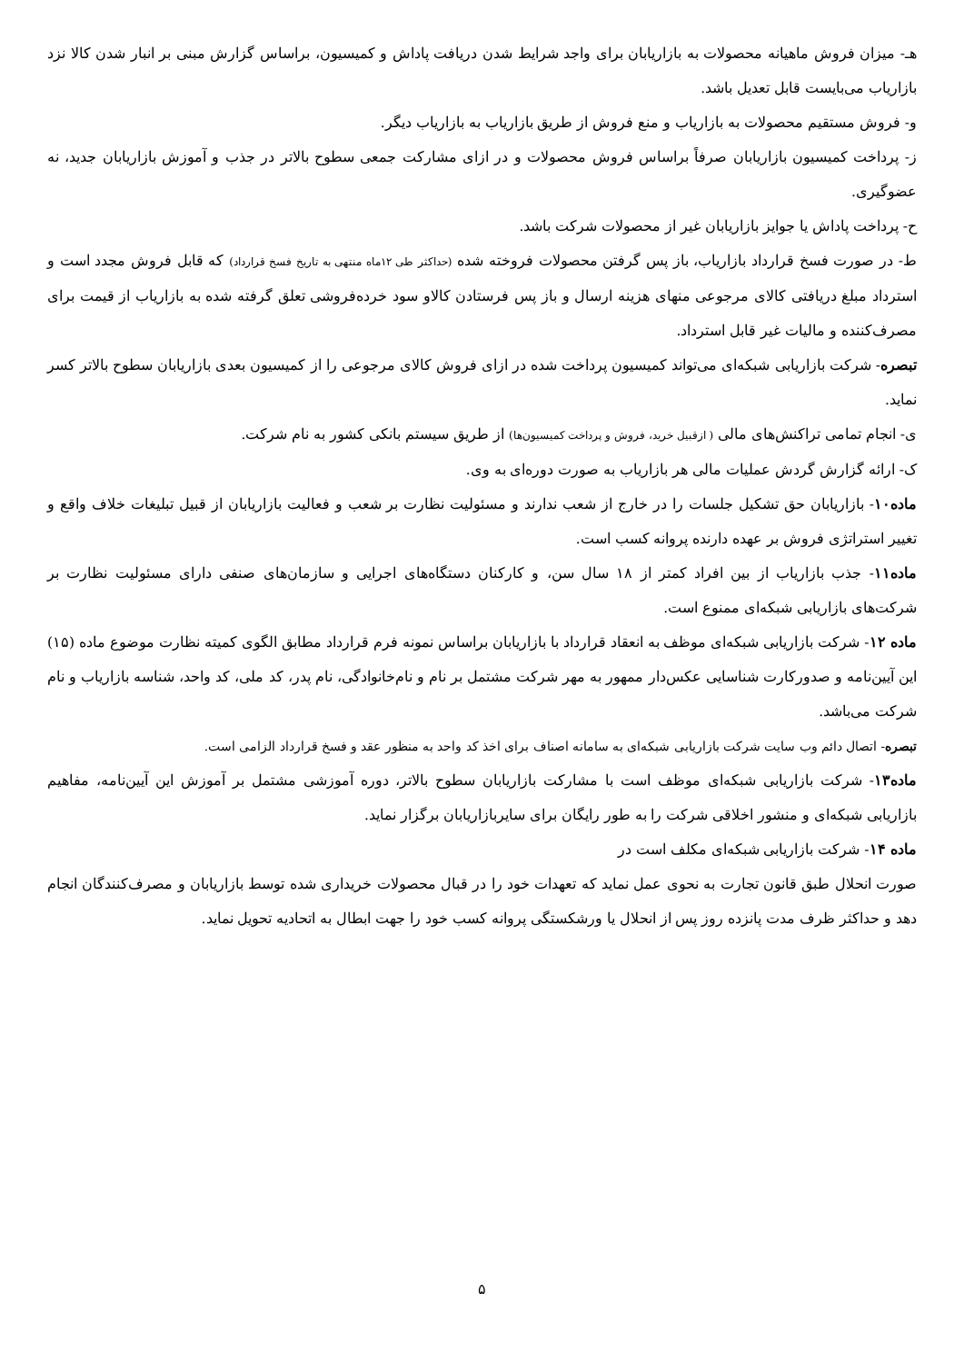هـ- میزان فروش ماهیانه محصولات به بازاریابان برای واجد شرایط شدن دریافت پاداش و کمیسیون، براساس گزارش مبنی بر انبار شدن کالا نزد بازاریاب می‌بایست قابل تعدیل باشد.
و- فروش مستقیم محصولات به بازاریاب و منع فروش از طریق بازاریاب به بازاریاب دیگر.
ز- پرداخت کمیسیون بازاریابان صرفاً براساس فروش محصولات و در ازای مشارکت جمعی سطوح بالاتر در جذب و آموزش بازاریابان جدید، نه عضوگیری.
ح- پرداخت پاداش یا جوایز بازاریابان غیر از محصولات شرکت باشد.
ط- در صورت فسخ قرارداد بازاریاب، باز پس گرفتن محصولات فروخته شده (حداکثر طی ۱۲ماه منتهی به تاریخ فسخ قرارداد) که قابل فروش مجدد است و استرداد مبلغ دریافتی کالای مرجوعی منهای هزینه ارسال و باز پس فرستادن کالاو سود خرده‌فروشی تعلق گرفته شده به بازاریاب از قیمت برای مصرف‌کننده و مالیات غیر قابل استرداد.
تبصره- شرکت بازاریابی شبکه‌ای می‌تواند کمیسیون پرداخت شده در ازای فروش کالای مرجوعی را از کمیسیون بعدی بازاریابان سطوح بالاتر کسر نماید.
ی- انجام تمامی تراکنش‌های مالی ( ازقبیل خرید، فروش و پرداخت کمیسیون‌ها) از طریق سیستم بانکی کشور به نام شرکت.
ک- ارائه گزارش گردش عملیات مالی هر بازاریاب به صورت دوره‌ای به وی.
ماده۱۰- بازاریابان حق تشکیل جلسات را در خارج از شعب ندارند و مسئولیت نظارت بر شعب و فعالیت بازاریابان از قبیل تبلیغات خلاف واقع و تغییر استراتژی فروش بر عهده دارنده پروانه کسب است.
ماده۱۱- جذب بازاریاب از بین افراد کمتر از ۱۸ سال سن، و کارکنان دستگاه‌های اجرایی و سازمان‌های صنفی دارای مسئولیت نظارت بر شرکت‌های بازاریابی شبکه‌ای ممنوع است.
ماده ۱۲- شرکت بازاریابی شبکه‌ای موظف به انعقاد قرارداد با بازاریابان براساس نمونه فرم قرارداد مطابق الگوی کمیته نظارت موضوع ماده (۱۵) این آیین‌نامه و صدورکارت شناسایی عکس‌دار ممهور به مهر شرکت مشتمل بر نام و نام‌خانوادگی، نام پدر، کد ملی، کد واحد، شناسه بازاریاب و نام شرکت می‌باشد.
تبصره- اتصال دائم وب سایت شرکت بازاریابی شبکه‌ای به سامانه اصناف برای اخذ کد واحد به منظور عقد و فسخ قرارداد الزامی است.
ماده۱۳- شرکت بازاریابی شبکه‌ای موظف است با مشارکت بازاریابان سطوح بالاتر، دوره آموزشی مشتمل بر آموزش این آیین‌نامه، مفاهیم بازاریابی شبکه‌ای و منشور اخلاقی شرکت را به طور رایگان برای سایربازاریابان برگزار نماید.
ماده ۱۴- شرکت بازاریابی شبکه‌ای مکلف است در
صورت انحلال طبق قانون تجارت به نحوی عمل نماید که تعهدات خود را در قبال محصولات خریداری شده توسط بازاریابان و مصرف‌کنندگان انجام دهد و حداکثر ظرف مدت پانزده روز پس از انحلال یا ورشکستگی پروانه کسب خود را جهت ابطال به اتحادیه تحویل نماید.
۵